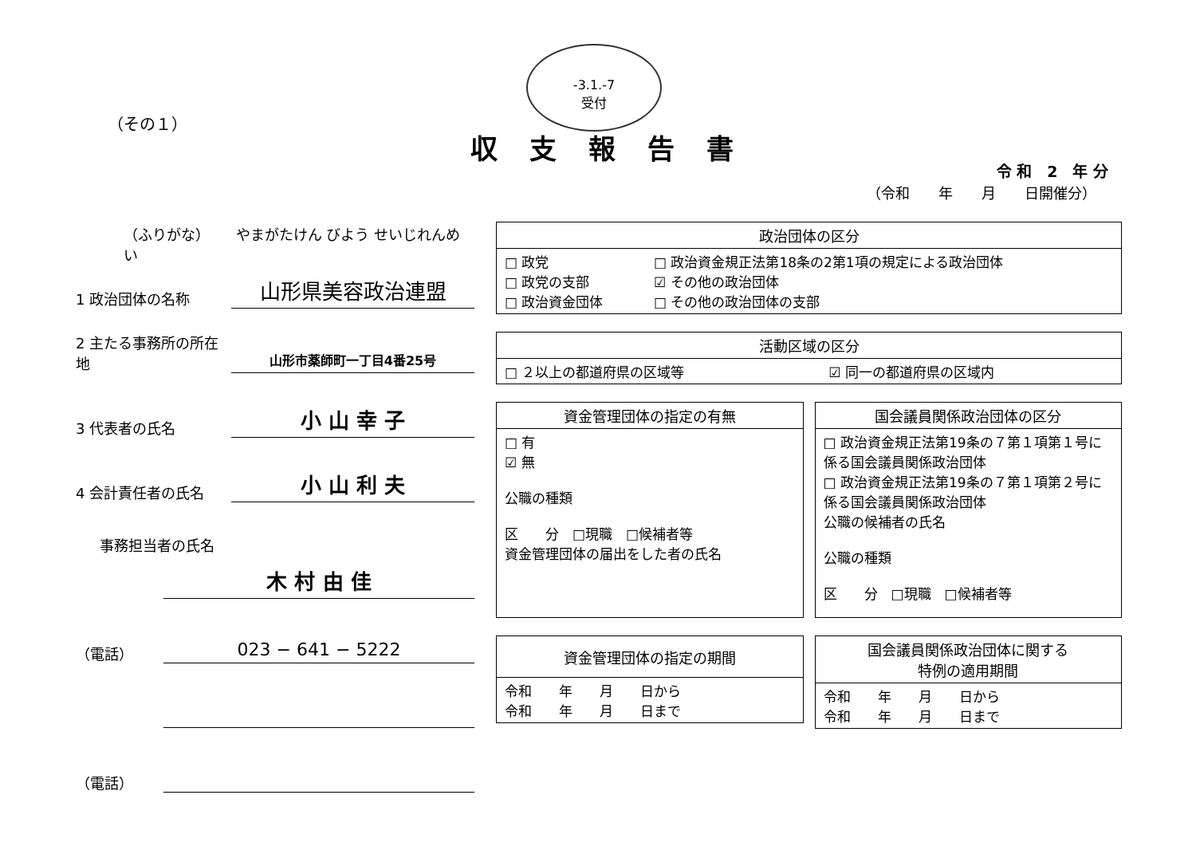（その１）
-3.1.-7
受付
収支報告書
令 和　2　年 分
（令和　　年　　月　　日開催分）
（ふりがな）　　 やまがたけん びよう せいじれんめい
1 政治団体の名称
山形県美容政治連盟
2 主たる事務所の所在地
山形市薬師町一丁目4番25号
3 代表者の氏名
小 山 幸 子
4 会計責任者の氏名
小 山 利 夫
事務担当者の氏名
木 村 由 佳
（電話）
023 − 641 − 5222
（電話）
| 政治団体の区分 | |
| --- | --- |
| □ 政党 □ 政党の支部 □ 政治資金団体 | □ 政治資金規正法第18条の2第1項の規定による政治団体 ☑ その他の政治団体 □ その他の政治団体の支部 |
| 活動区域の区分 | |
| --- | --- |
| □ ２以上の都道府県の区域等 | ☑ 同一の都道府県の区域内 |
| 資金管理団体の指定の有無 |
| --- |
| □ 有 ☑ 無 公職の種類 区 分 □現職 □候補者等 資金管理団体の届出をした者の氏名 |
| 国会議員関係政治団体の区分 |
| --- |
| □ 政治資金規正法第19条の７第１項第１号に係る国会議員関係政治団体 □ 政治資金規正法第19条の７第１項第２号に係る国会議員関係政治団体 公職の候補者の氏名 公職の種類 区 分 □現職 □候補者等 |
| 資金管理団体の指定の期間 |
| --- |
| 令和 年 月 日から 令和 年 月 日まで |
| 国会議員関係政治団体に関する 特例の適用期間 |
| --- |
| 令和 年 月 日から 令和 年 月 日まで |